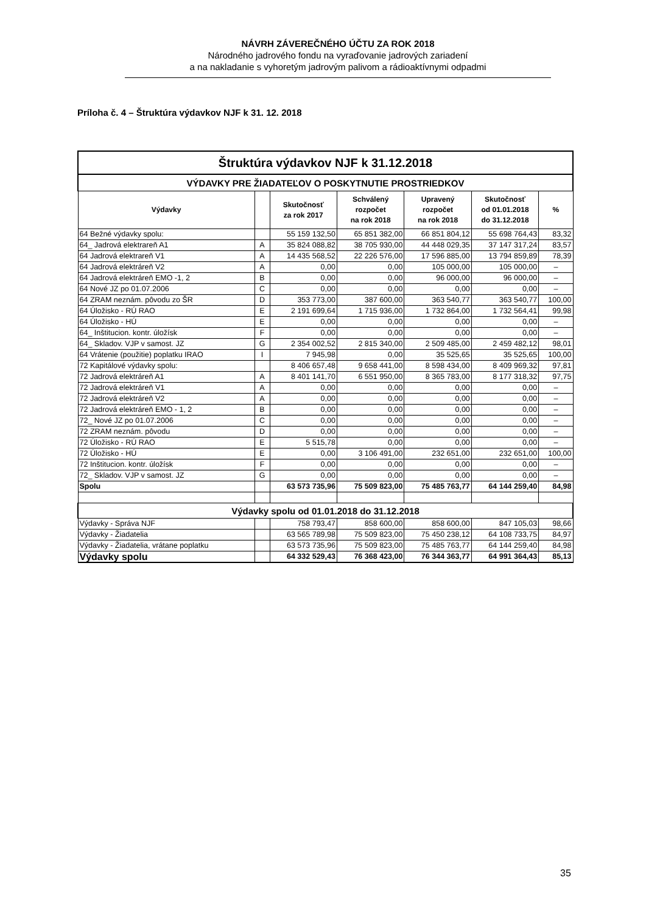NÁVRH ZÁVEREČNÉHO ÚČTU ZA ROK 2018
Národného jadrového fondu na vyraďovanie jadrových zariadení
a na nakladanie s vyhoretým jadrovým palivom a rádioaktívnymi odpadmi
Príloha č. 4 – Štruktúra výdavkov NJF k 31. 12. 2018
| Štruktúra výdavkov NJF k 31.12.2018 | | | | | | |
| VÝDAVKY PRE ŽIADATEĽOV O POSKYTNUTIE PROSTRIEDKOV | | | | | | |
| Výdavky | | Skutočnosť za rok 2017 | Schválený rozpočet na rok 2018 | Upravený rozpočet na rok 2018 | Skutočnosť od 01.01.2018 do 31.12.2018 | % |
| 64 Bežné výdavky spolu: | | 55 159 132,50 | 65 851 382,00 | 66 851 804,12 | 55 698 764,43 | 83,32 |
| 64_ Jadrová elektrareň A1 | A | 35 824 088,82 | 38 705 930,00 | 44 448 029,35 | 37 147 317,24 | 83,57 |
| 64 Jadrová elektrareň V1 | A | 14 435 568,52 | 22 226 576,00 | 17 596 885,00 | 13 794 859,89 | 78,39 |
| 64 Jadrová elektráreň V2 | A | 0,00 | 0,00 | 105 000,00 | 105 000,00 | – |
| 64 Jadrová elektráreň EMO -1, 2 | B | 0,00 | 0,00 | 96 000,00 | 96 000,00 | – |
| 64 Nové JZ po 01.07.2006 | C | 0,00 | 0,00 | 0,00 | 0,00 | – |
| 64 ZRAM neznám. pôvodu zo ŠR | D | 353 773,00 | 387 600,00 | 363 540,77 | 363 540,77 | 100,00 |
| 64 Úložisko - RÚ RAO | E | 2 191 699,64 | 1 715 936,00 | 1 732 864,00 | 1 732 564,41 | 99,98 |
| 64 Úložisko - HÚ | E | 0,00 | 0,00 | 0,00 | 0,00 | – |
| 64_ Inštitucion. kontr. úložísk | F | 0,00 | 0,00 | 0,00 | 0,00 | – |
| 64_ Skladov. VJP v samost. JZ | G | 2 354 002,52 | 2 815 340,00 | 2 509 485,00 | 2 459 482,12 | 98,01 |
| 64 Vrátenie (použitie) poplatku IRAO | I | 7 945,98 | 0,00 | 35 525,65 | 35 525,65 | 100,00 |
| 72 Kapitálové výdavky spolu: | | 8 406 657,48 | 9 658 441,00 | 8 598 434,00 | 8 409 969,32 | 97,81 |
| 72 Jadrová elektráreň A1 | A | 8 401 141,70 | 6 551 950,00 | 8 365 783,00 | 8 177 318,32 | 97,75 |
| 72 Jadrová elektráreň V1 | A | 0,00 | 0,00 | 0,00 | 0,00 | – |
| 72 Jadrová elektráreň V2 | A | 0,00 | 0,00 | 0,00 | 0,00 | – |
| 72 Jadrová elektráreň EMO - 1, 2 | B | 0,00 | 0,00 | 0,00 | 0,00 | – |
| 72_ Nové JZ po 01.07.2006 | C | 0,00 | 0,00 | 0,00 | 0,00 | – |
| 72 ZRAM neznám. pôvodu | D | 0,00 | 0,00 | 0,00 | 0,00 | – |
| 72 Úložisko - RÚ RAO | E | 5 515,78 | 0,00 | 0,00 | 0,00 | – |
| 72 Úložisko - HÚ | E | 0,00 | 3 106 491,00 | 232 651,00 | 232 651,00 | 100,00 |
| 72 Inštitucion. kontr. úložísk | F | 0,00 | 0,00 | 0,00 | 0,00 | – |
| 72_ Skladov. VJP v samost. JZ | G | 0,00 | 0,00 | 0,00 | 0,00 | – |
| Spolu | | 63 573 735,96 | 75 509 823,00 | 75 485 763,77 | 64 144 259,40 | 84,98 |
| Výdavky spolu od 01.01.2018 do 31.12.2018 | | | | | | |
| Výdavky - Správa NJF | | 758 793,47 | 858 600,00 | 858 600,00 | 847 105,03 | 98,66 |
| Výdavky - Žiadatelia | | 63 565 789,98 | 75 509 823,00 | 75 450 238,12 | 64 108 733,75 | 84,97 |
| Výdavky - Žiadatelia, vrátane poplatku | | 63 573 735,96 | 75 509 823,00 | 75 485 763,77 | 64 144 259,40 | 84,98 |
| Výdavky spolu | | 64 332 529,43 | 76 368 423,00 | 76 344 363,77 | 64 991 364,43 | 85,13 |
35